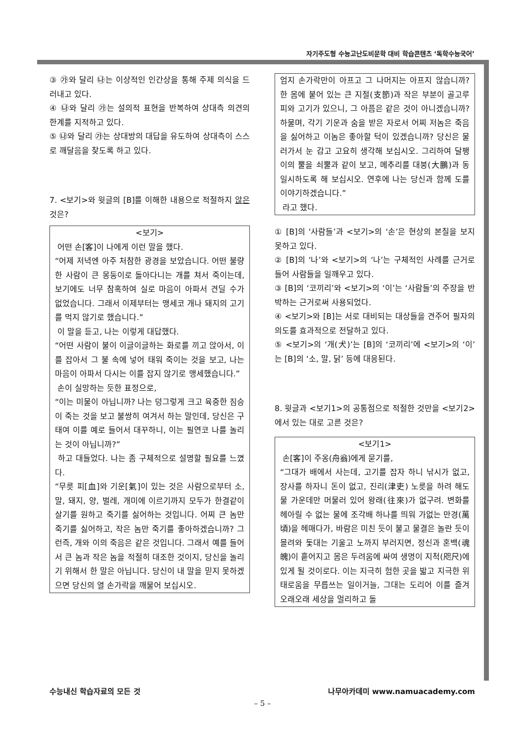자기주도형 수능고난도비문학 대비 학습콘텐츠 ‘독학수능국어’
③ ㉮와 달리 ㉯는 이상적인 인간상을 통해 주제 의식을 드러내고 있다.
④ ㉯와 달리 ㉮는 설의적 표현을 반복하여 상대측 의견의 한계를 지적하고 있다.
⑤ ㉯와 달리 ㉮는 상대방의 대답을 유도하여 상대측이 스스로 깨달음을 찾도록 하고 있다.
7. <보기>와 윗글의 [B]를 이해한 내용으로 적절하지 않은 것은?
<보기>
어떤 손[客]이 나에게 이런 말을 했다.
“어제 저녁엔 아주 처참한 광경을 보았습니다. 어떤 불량한 사람이 큰 몽둥이로 돌아다니는 개를 쳐서 죽이는데, 보기에도 너무 참혹하여 실로 마음이 아파서 견딜 수가 없었습니다. 그래서 이제부터는 맹세코 개나 돼지의 고기를 먹지 않기로 했습니다.”
이 말을 듣고, 나는 이렇게 대답했다.
“어떤 사람이 불이 이글이글하는 화로를 끼고 앉아서, 이를 잡아서 그 불 속에 넣어 태워 죽이는 것을 보고, 나는 마음이 아파서 다시는 이를 잡지 않기로 맹세했습니다.”
손이 실망하는 듯한 표정으로,
“이는 미물이 아닙니까? 나는 덩그렇게 크고 육중한 짐승이 죽는 것을 보고 불쌍히 여겨서 하는 말인데, 당신은 구태여 이를 예로 들어서 대꾸하니, 이는 필연코 나를 놀리는 것이 아닙니까?”
하고 대들었다. 나는 좀 구체적으로 설명할 필요를 느꼈다.
“무릇 피[血]와 기운[氣]이 있는 것은 사람으로부터 소, 말, 돼지, 양, 벌레, 개미에 이르기까지 모두가 한결같이 살기를 원하고 죽기를 싫어하는 것입니다. 어찌 큰 놈만 죽기를 싫어하고, 작은 놈만 죽기를 좋아하겠습니까? 그런즉, 개와 이의 죽음은 같은 것입니다. 그래서 예를 들어서 큰 놈과 작은 놈을 적절히 대조한 것이지, 당신을 놀리기 위해서 한 말은 아닙니다. 당신이 내 말을 믿지 못하겠으면 당신의 열 손가락을 깨물어 보십시오.
엄지 손가락만이 아프고 그 나머지는 아프지 않습니까? 한 몸에 붙어 있는 큰 지절(支節)과 작은 부분이 골고루 피와 고기가 있으니, 그 아픔은 같은 것이 아니겠습니까? 하물며, 각기 기운과 숨을 받은 자로서 어찌 저놈은 죽음을 싫어하고 이놈은 좋아할 턱이 있겠습니까? 당신은 물러가서 눈 감고 고요히 생각해 보십시오. 그리하여 달팽이의 뿔을 쇠뿔과 같이 보고, 메추리를 대붕(大鵬)과 동일시하도록 해 보십시오. 연후에 나는 당신과 함께 도를 이야기하겠습니다.”
라고 했다.
① [B]의 ‘사람들’과 <보기>의 ‘손’은 현상의 본질을 보지 못하고 있다.
② [B]의 ‘나’와 <보기>의 ‘나’는 구체적인 사례를 근거로 들어 사람들을 일깨우고 있다.
③ [B]의 ‘코끼리’와 <보기>의 ‘이’는 ‘사람들’의 주장을 반박하는 근거로써 사용되었다.
④ <보기>와 [B]는 서로 대비되는 대상들을 견주어 필자의 의도를 효과적으로 전달하고 있다.
⑤ <보기>의 ‘개(犬)’는 [B]의 ‘코끼리’에 <보기>의 ‘이’는 [B]의 ‘소, 말, 닭’ 등에 대응된다.
8. 윗글과 <보기1>의 공통점으로 적절한 것만을 <보기2>에서 있는 대로 고른 것은?
<보기1>
손[客]이 주옹(舟翁)에게 묻기를,
“그대가 배에서 사는데, 고기를 잡자 하니 낚시가 없고, 장사를 하자니 돈이 없고, 진리(津吏) 노릇을 하려 해도 물 가운데만 머물러 있어 왕래(往來)가 없구려. 변화를 헤아릴 수 없는 물에 조각배 하나를 띄워 가없는 만경(萬頃)을 헤매다가, 바람은 미친 듯이 불고 물결은 놀란 듯이 몰려와 돛대는 기울고 노까지 부러지면, 정신과 혼백(魂魄)이 흩어지고 몸은 두려움에 싸여 생명이 지척(咫尺)에 있게 될 것이로다. 이는 지극히 험한 곳을 밟고 지극한 위태로움을 무릅쓰는 일이거늘, 그대는 도리어 이를 즐겨 오래오래 세상을 멀리하고 돌
수능내신 학습자료의 모든 것 나무아카데미 www.namuacademy.com
– 5 –